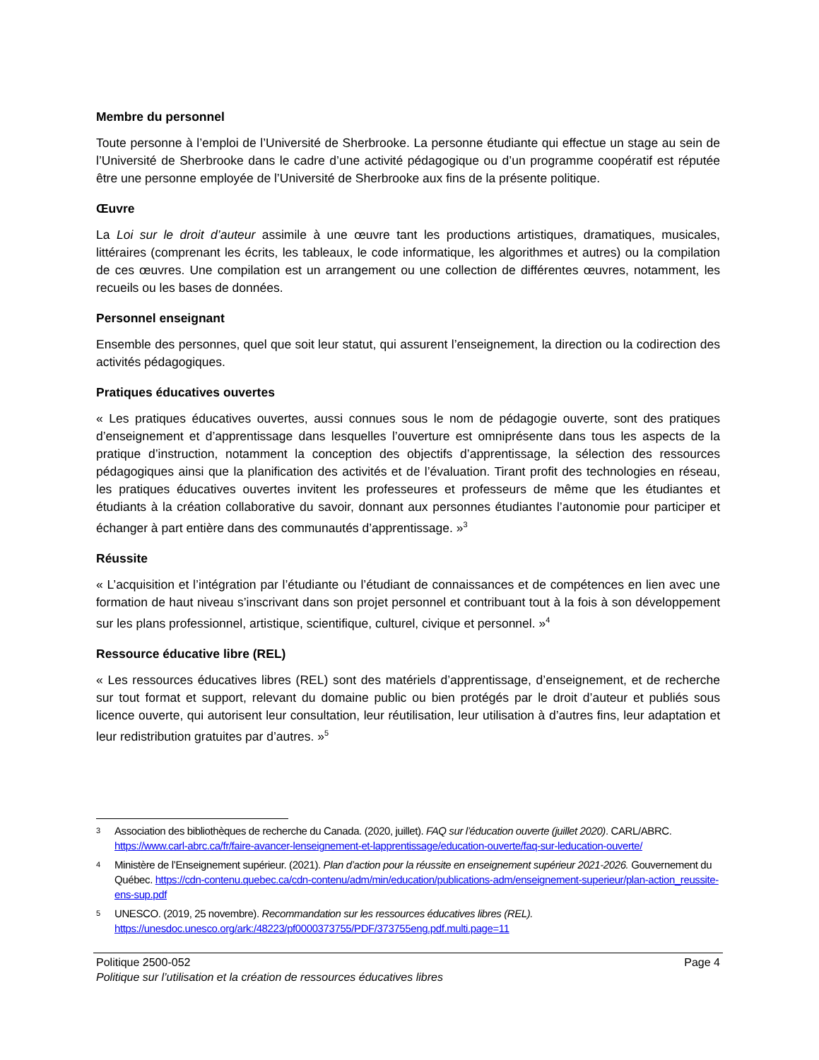Membre du personnel
Toute personne à l’emploi de l’Université de Sherbrooke. La personne étudiante qui effectue un stage au sein de l’Université de Sherbrooke dans le cadre d’une activité pédagogique ou d’un programme coopératif est réputée être une personne employée de l’Université de Sherbrooke aux fins de la présente politique.
Œuvre
La Loi sur le droit d’auteur assimile à une œuvre tant les productions artistiques, dramatiques, musicales, littéraires (comprenant les écrits, les tableaux, le code informatique, les algorithmes et autres) ou la compilation de ces œuvres. Une compilation est un arrangement ou une collection de différentes œuvres, notamment, les recueils ou les bases de données.
Personnel enseignant
Ensemble des personnes, quel que soit leur statut, qui assurent l’enseignement, la direction ou la codirection des activités pédagogiques.
Pratiques éducatives ouvertes
« Les pratiques éducatives ouvertes, aussi connues sous le nom de pédagogie ouverte, sont des pratiques d’enseignement et d’apprentissage dans lesquelles l’ouverture est omniprésente dans tous les aspects de la pratique d’instruction, notamment la conception des objectifs d’apprentissage, la sélection des ressources pédagogiques ainsi que la planification des activités et de l’évaluation. Tirant profit des technologies en réseau, les pratiques éducatives ouvertes invitent les professeures et professeurs de même que les étudiantes et étudiants à la création collaborative du savoir, donnant aux personnes étudiantes l’autonomie pour participer et échanger à part entière dans des communautés d’apprentissage. »<sup>3</sup>
Réussite
« L’acquisition et l’intégration par l’étudiante ou l’étudiant de connaissances et de compétences en lien avec une formation de haut niveau s’inscrivant dans son projet personnel et contribuant tout à la fois à son développement sur les plans professionnel, artistique, scientifique, culturel, civique et personnel. »<sup>4</sup>
Ressource éducative libre (REL)
« Les ressources éducatives libres (REL) sont des matériels d’apprentissage, d’enseignement, et de recherche sur tout format et support, relevant du domaine public ou bien protégés par le droit d’auteur et publiés sous licence ouverte, qui autorisent leur consultation, leur réutilisation, leur utilisation à d’autres fins, leur adaptation et leur redistribution gratuites par d’autres. »<sup>5</sup>
3 Association des bibliothèques de recherche du Canada. (2020, juillet). FAQ sur l’éducation ouverte (juillet 2020). CARL/ABRC. https://www.carl-abrc.ca/fr/faire-avancer-lenseignement-et-lapprentissage/education-ouverte/faq-sur-leducation-ouverte/
4 Ministère de l’Enseignement supérieur. (2021). Plan d’action pour la réussite en enseignement supérieur 2021-2026. Gouvernement du Québec. https://cdn-contenu.quebec.ca/cdn-contenu/adm/min/education/publications-adm/enseignement-superieur/plan-action_reussite-ens-sup.pdf
5 UNESCO. (2019, 25 novembre). Recommandation sur les ressources éducatives libres (REL).
https://unesdoc.unesco.org/ark:/48223/pf0000373755/PDF/373755eng.pdf.multi.page=11
Politique 2500-052 Page 4
Politique sur l’utilisation et la création de ressources éducatives libres